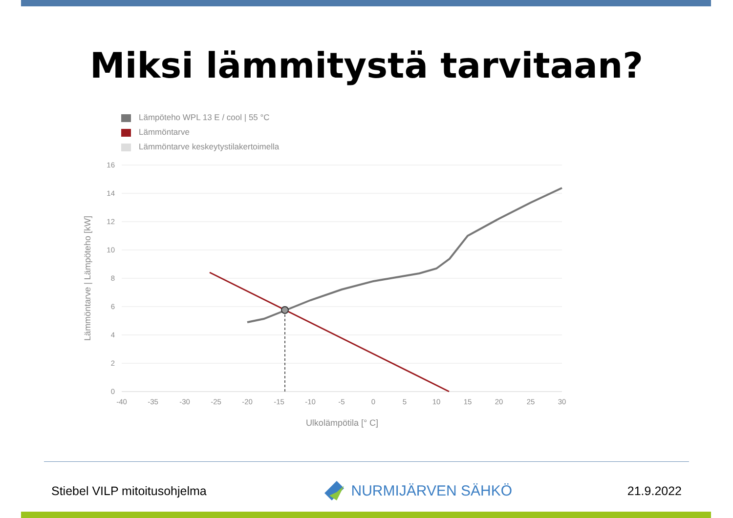Miksi lämmitystä tarvitaan?
Lämpöteho WPL 13 E / cool | 55 °C
Lämmöntarve
Lämmöntarve keskeytystilakertoimella
16
14
12
10
8
6
4
2
0
-40
-35
-30
-25
-20
-15
-10
-5
0
5
10
15
20
25
30
Ulkolämpötila [° C]
Lämmöntarve | Lämpöteho [kW]
Stiebel VILP mitoitusohjelma
NURMIJÄRVEN SÄHKÖ
21.9.2022